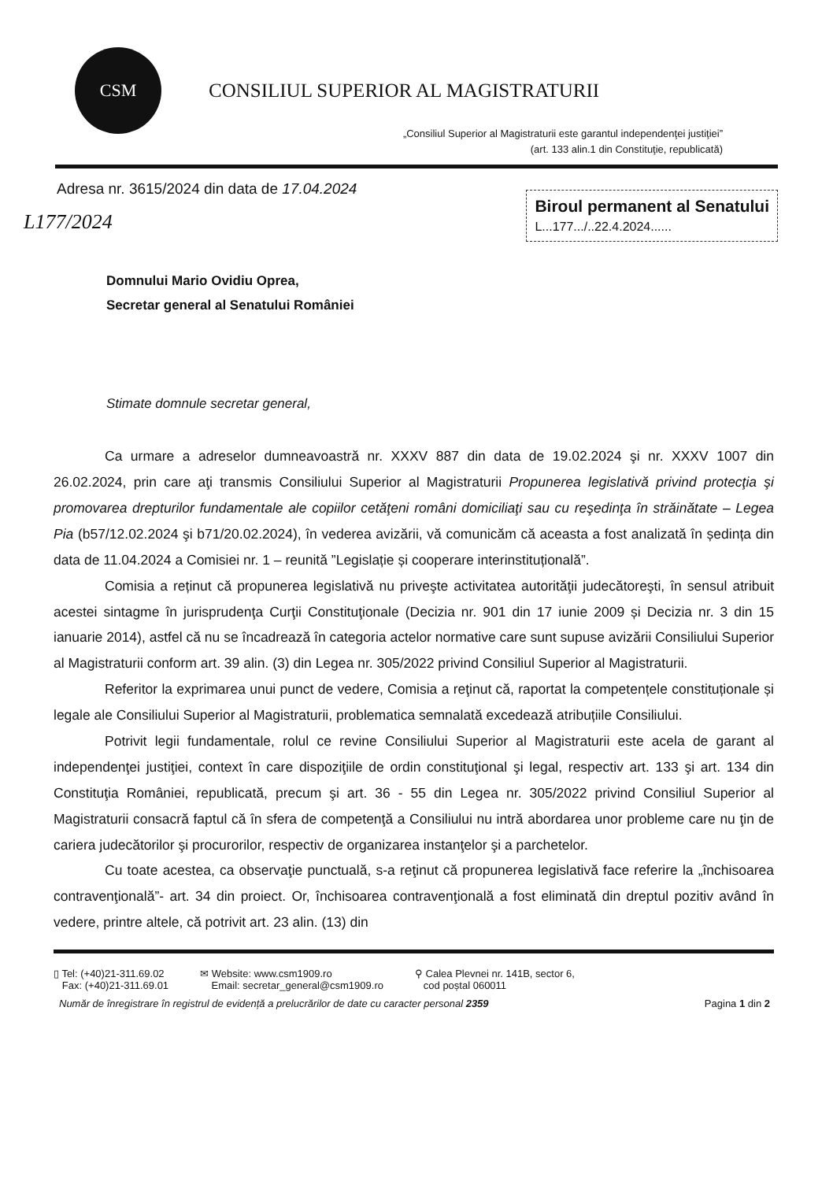CSM
CONSILIUL SUPERIOR AL MAGISTRATURII
„Consiliul Superior al Magistraturii este garantul independenţei justiţiei”
(art. 133 alin.1 din Constituţie, republicată)
Adresa nr. 3615/2024 din data de 17.04.2024
Biroul permanent al Senatului
L...177.../..22.4.2024......
L177/2024
Domnului Mario Ovidiu Oprea,
Secretar general al Senatului României
Stimate domnule secretar general,
Ca urmare a adreselor dumneavoastră nr. XXXV 887 din data de 19.02.2024 şi nr. XXXV 1007 din 26.02.2024, prin care aţi transmis Consiliului Superior al Magistraturii Propunerea legislativă privind protecţia şi promovarea drepturilor fundamentale ale copiilor cetăţeni români domiciliaţi sau cu reşedinţa în străinătate – Legea Pia (b57/12.02.2024 şi b71/20.02.2024), în vederea avizării, vă comunicăm că aceasta a fost analizată în ședința din data de 11.04.2024 a Comisiei nr. 1 – reunită ”Legislație și cooperare interinstituțională”.
Comisia a reținut că propunerea legislativă nu priveşte activitatea autorităţii judecătoreşti, în sensul atribuit acestei sintagme în jurisprudenţa Curţii Constituţionale (Decizia nr. 901 din 17 iunie 2009 și Decizia nr. 3 din 15 ianuarie 2014), astfel că nu se încadrează în categoria actelor normative care sunt supuse avizării Consiliului Superior al Magistraturii conform art. 39 alin. (3) din Legea nr. 305/2022 privind Consiliul Superior al Magistraturii.
Referitor la exprimarea unui punct de vedere, Comisia a reţinut că, raportat la competențele constituționale și legale ale Consiliului Superior al Magistraturii, problematica semnalată excedează atribuțiile Consiliului.
Potrivit legii fundamentale, rolul ce revine Consiliului Superior al Magistraturii este acela de garant al independenţei justiţiei, context în care dispoziţiile de ordin constituţional şi legal, respectiv art. 133 şi art. 134 din Constituţia României, republicată, precum şi art. 36 - 55 din Legea nr. 305/2022 privind Consiliul Superior al Magistraturii consacră faptul că în sfera de competenţă a Consiliului nu intră abordarea unor probleme care nu ţin de cariera judecătorilor şi procurorilor, respectiv de organizarea instanţelor şi a parchetelor.
Cu toate acestea, ca observaţie punctuală, s-a reţinut că propunerea legislativă face referire la „închisoarea contravenţională”- art. 34 din proiect. Or, închisoarea contravenţională a fost eliminată din dreptul pozitiv având în vedere, printre altele, că potrivit art. 23 alin. (13) din
▯ Tel: (+40)21-311.69.02
Fax: (+40)21-311.69.01
✉ Website: www.csm1909.ro
Email: secretar_general@csm1909.ro
⚲ Calea Plevnei nr. 141B, sector 6,
cod poștal 060011
Număr de înregistrare în registrul de evidență a prelucrărilor de date cu caracter personal 2359
Pagina 1 din 2